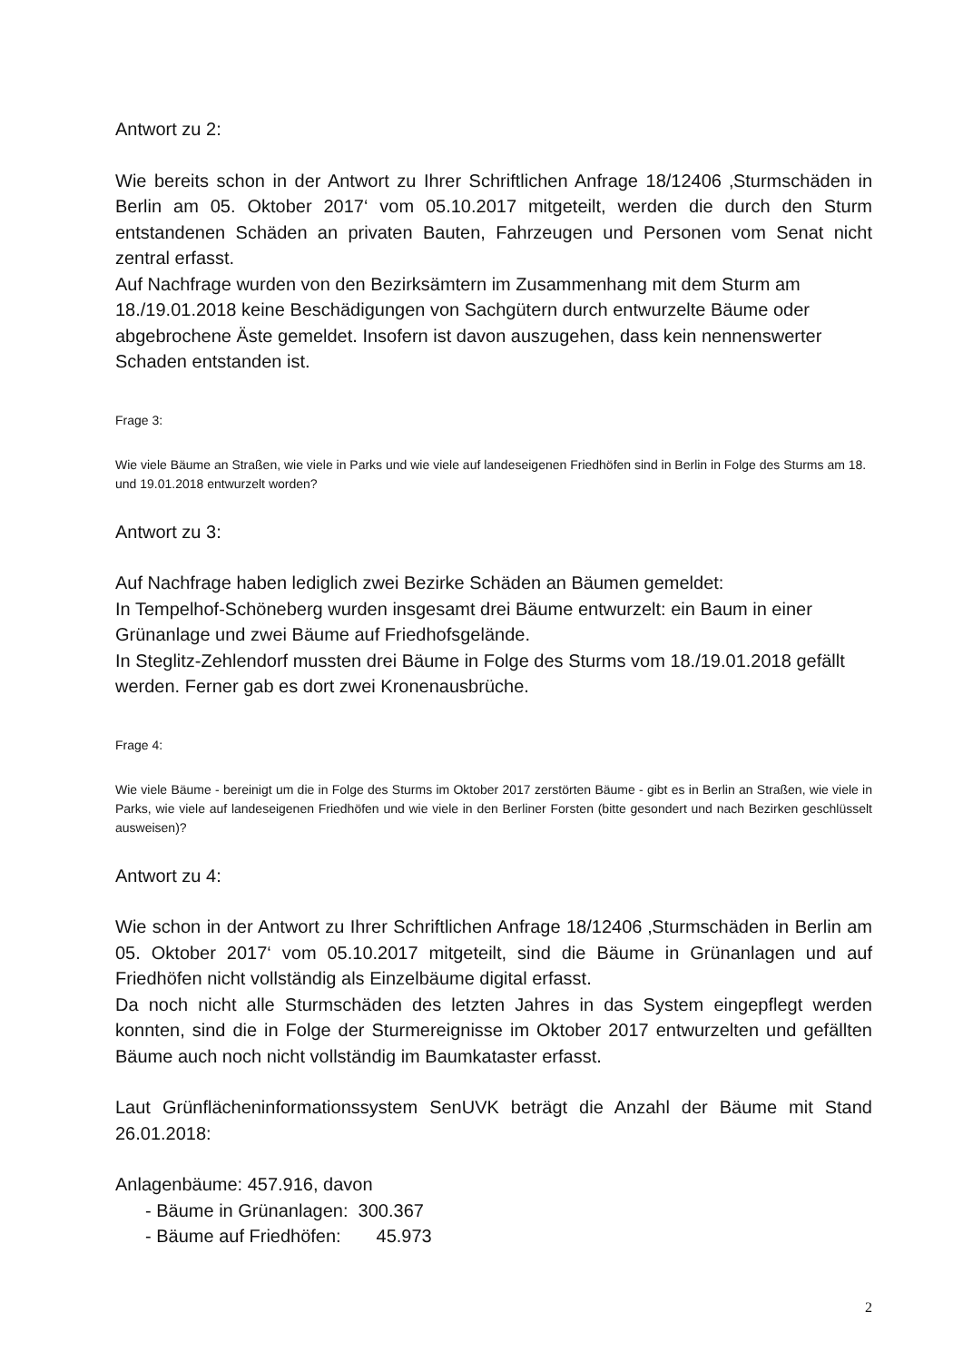Antwort zu 2:
Wie bereits schon in der Antwort zu Ihrer Schriftlichen Anfrage 18/12406 ‚Sturmschäden in Berlin am 05. Oktober 2017‘ vom 05.10.2017 mitgeteilt, werden die durch den Sturm entstandenen Schäden an privaten Bauten, Fahrzeugen und Personen vom Senat nicht zentral erfasst.
Auf Nachfrage wurden von den Bezirksämtern im Zusammenhang mit dem Sturm am 18./19.01.2018 keine Beschädigungen von Sachgütern durch entwurzelte Bäume oder abgebrochene Äste gemeldet. Insofern ist davon auszugehen, dass kein nennenswerter Schaden entstanden ist.
Frage 3:
Wie viele Bäume an Straßen, wie viele in Parks und wie viele auf landeseigenen Friedhöfen sind in Berlin in Folge des Sturms am 18. und 19.01.2018 entwurzelt worden?
Antwort zu 3:
Auf Nachfrage haben lediglich zwei Bezirke Schäden an Bäumen gemeldet:
In Tempelhof-Schöneberg wurden insgesamt drei Bäume entwurzelt: ein Baum in einer Grünanlage und zwei Bäume auf Friedhofsgelände.
In Steglitz-Zehlendorf mussten drei Bäume in Folge des Sturms vom 18./19.01.2018 gefällt werden. Ferner gab es dort zwei Kronenausbrüche.
Frage 4:
Wie viele Bäume - bereinigt um die in Folge des Sturms im Oktober 2017 zerstörten Bäume - gibt es in Berlin an Straßen, wie viele in Parks, wie viele auf landeseigenen Friedhöfen und wie viele in den Berliner Forsten (bitte gesondert und nach Bezirken geschlüsselt ausweisen)?
Antwort zu 4:
Wie schon in der Antwort zu Ihrer Schriftlichen Anfrage 18/12406 ‚Sturmschäden in Berlin am 05. Oktober 2017‘ vom 05.10.2017 mitgeteilt, sind die Bäume in Grünanlagen und auf Friedhöfen nicht vollständig als Einzelbäume digital erfasst.
Da noch nicht alle Sturmschäden des letzten Jahres in das System eingepflegt werden konnten, sind die in Folge der Sturmereignisse im Oktober 2017 entwurzelten und gefällten Bäume auch noch nicht vollständig im Baumkataster erfasst.
Laut Grünflächeninformationssystem SenUVK beträgt die Anzahl der Bäume mit Stand 26.01.2018:
Anlagenbäume: 457.916, davon
- Bäume in Grünanlagen: 300.367
- Bäume auf Friedhöfen: 45.973
2